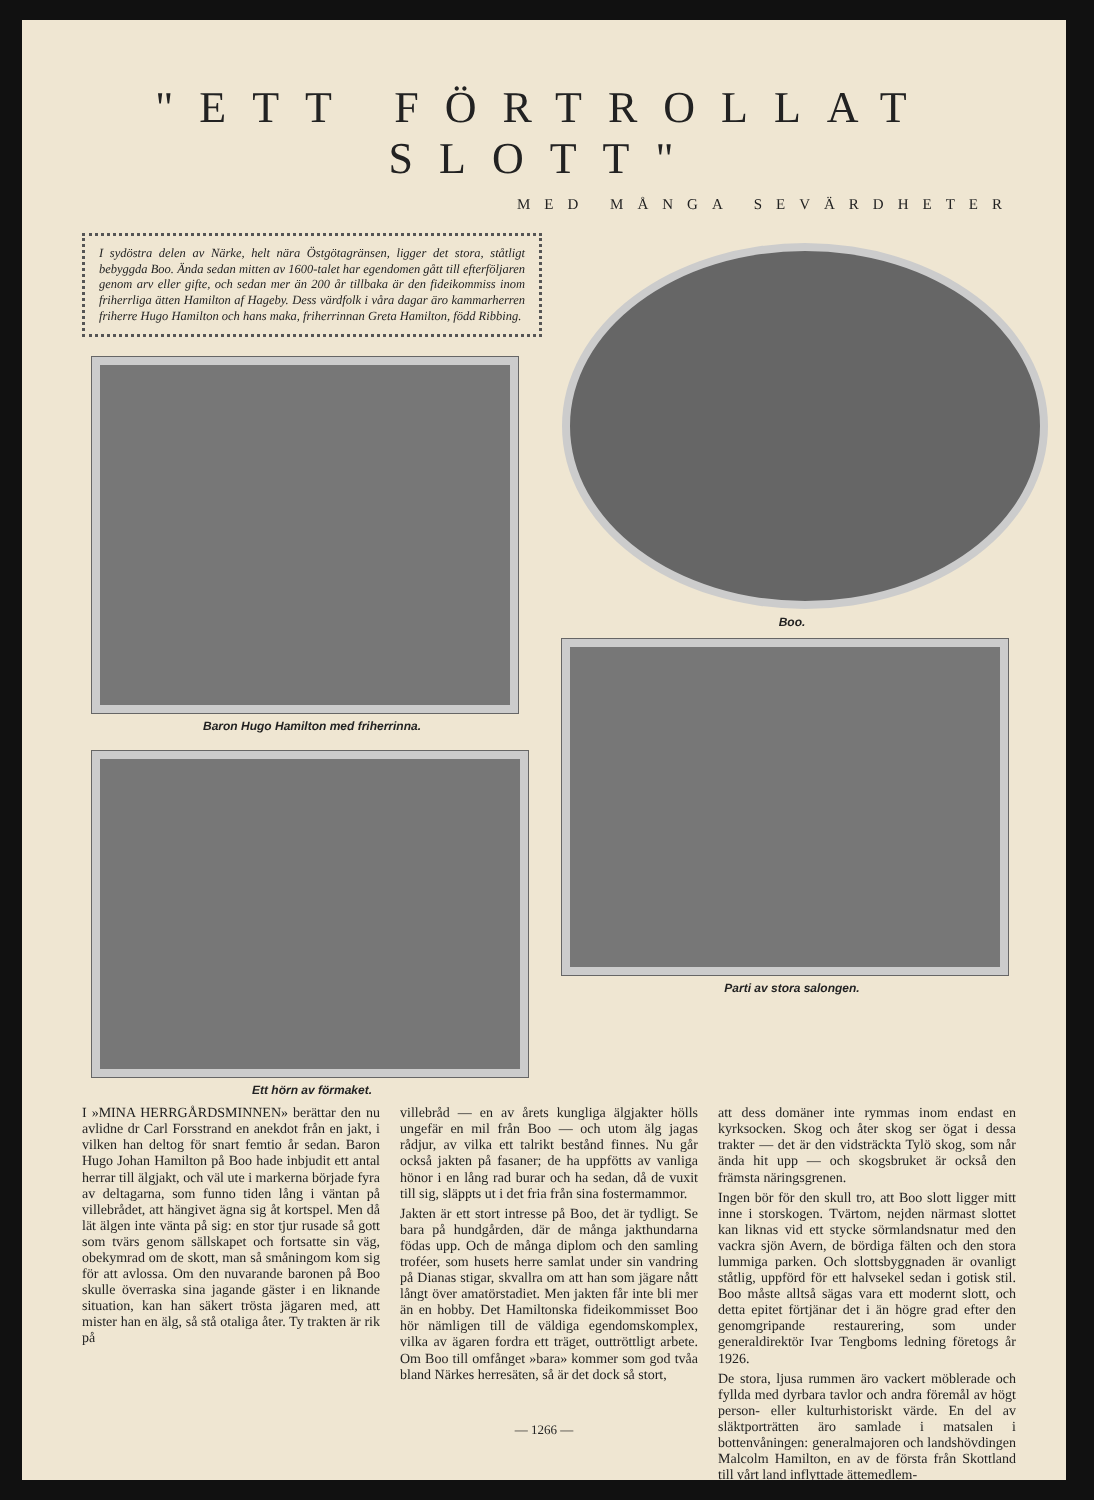"ETT FÖRTROLLAT SLOTT"
MED MÅNGA SEVÄRDHETER
I sydöstra delen av Närke, helt nära Östgötagränsen, ligger det stora, ståtligt bebyggda Boo. Ända sedan mitten av 1600-talet har egendomen gått till efterföljaren genom arv eller gifte, och sedan mer än 200 år tillbaka är den fideikommiss inom friherrliga ätten Hamilton af Hageby. Dess värdfolk i våra dagar äro kammarherren friherre Hugo Hamilton och hans maka, friherrinnan Greta Hamilton, född Ribbing.
Baron Hugo Hamilton med friherrinna.
Ett hörn av förmaket.
Boo.
Parti av stora salongen.
I »MINA HERRGÅRDSMINNEN» berättar den nu avlidne dr Carl Forsstrand en anekdot från en jakt, i vilken han deltog för snart femtio år sedan. Baron Hugo Johan Hamilton på Boo hade inbjudit ett antal herrar till älgjakt, och väl ute i markerna började fyra av deltagarna, som funno tiden lång i väntan på villebrådet, att hängivet ägna sig åt kortspel. Men då lät älgen inte vänta på sig: en stor tjur rusade så gott som tvärs genom sällskapet och fortsatte sin väg, obekymrad om de skott, man så småningom kom sig för att avlossa. Om den nuvarande baronen på Boo skulle överraska sina jagande gäster i en liknande situation, kan han säkert trösta jägaren med, att mister han en älg, så stå otaliga åter. Ty trakten är rik på
villebråd — en av årets kungliga älgjakter hölls ungefär en mil från Boo — och utom älg jagas rådjur, av vilka ett talrikt bestånd finnes. Nu går också jakten på fasaner; de ha uppfötts av vanliga hönor i en lång rad burar och ha sedan, då de vuxit till sig, släppts ut i det fria från sina fostermammor.
Jakten är ett stort intresse på Boo, det är tydligt. Se bara på hundgården, där de många jakthundarna födas upp. Och de många diplom och den samling troféer, som husets herre samlat under sin vandring på Dianas stigar, skvallra om att han som jägare nått långt över amatörstadiet. Men jakten får inte bli mer än en hobby. Det Hamiltonska fideikommisset Boo hör nämligen till de väldiga egendomskomplex, vilka av ägaren fordra ett träget, outtröttligt arbete. Om Boo till omfånget »bara» kommer som god tvåa bland Närkes herresäten, så är det dock så stort,
att dess domäner inte rymmas inom endast en kyrksocken. Skog och åter skog ser ögat i dessa trakter — det är den vidsträckta Tylö skog, som når ända hit upp — och skogsbruket är också den främsta näringsgrenen.
Ingen bör för den skull tro, att Boo slott ligger mitt inne i storskogen. Tvärtom, nejden närmast slottet kan liknas vid ett stycke sörmlandsnatur med den vackra sjön Avern, de bördiga fälten och den stora lummiga parken. Och slottsbyggnaden är ovanligt ståtlig, uppförd för ett halvsekel sedan i gotisk stil. Boo måste alltså sägas vara ett modernt slott, och detta epitet förtjänar det i än högre grad efter den genomgripande restaurering, som under generaldirektör Ivar Tengboms ledning företogs år 1926.
De stora, ljusa rummen äro vackert möblerade och fyllda med dyrbara tavlor och andra föremål av högt person- eller kulturhistoriskt värde. En del av släktporträtten äro samlade i matsalen i bottenvåningen: generalmajoren och landshövdingen Malcolm Hamilton, en av de första från Skottland till vårt land inflyttade ättemedlem-
— 1266 —